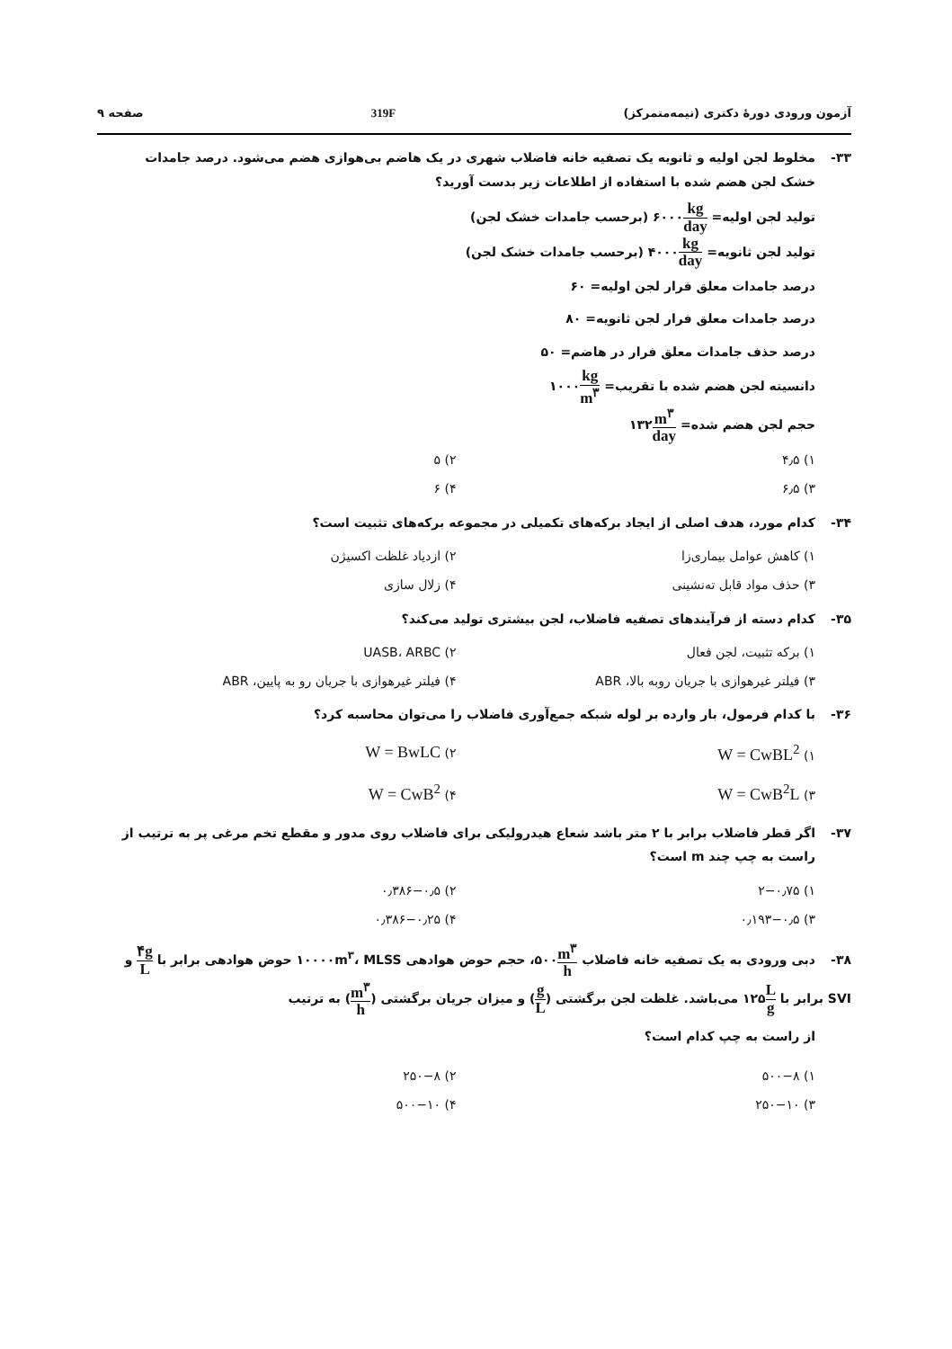آزمون ورودی دورهٔ دکتری (نیمه‌متمرکز) 319F صفحه ۹
۳۳- مخلوط لجن اولیه و ثانویه یک تصفیه خانه فاضلاب شهری در یک هاضم بی‌هوازی هضم می‌شود. درصد جامدات
خشک لجن هضم شده با استفاده از اطلاعات زیر بدست آورید؟
تولید لجن اولیه= kg day۶۰۰۰ (برحسب جامدات خشک لجن)
تولید لجن ثانویه= kg day۴۰۰۰ (برحسب جامدات خشک لجن)
درصد جامدات معلق فرار لجن اولیه= ۶۰
درصد جامدات معلق فرار لجن ثانویه= ۸۰
درصد حذف جامدات معلق فرار در هاضم= ۵۰
دانسیته لجن هضم شده با تقریب= kg m<sup>۳</sup>۱۰۰۰
حجم لجن هضم شده= m<sup>۳</sup> day۱۳۲
۱) ۴٫۵
۲) ۵
۳) ۶٫۵
۴) ۶
۳۴- کدام مورد، هدف اصلی از ایجاد برکه‌های تکمیلی در مجموعه برکه‌های تثبیت است؟
۱) کاهش عوامل بیماری‌زا
۲) ازدیاد غلظت اکسیژن
۳) حذف مواد قابل ته‌نشینی
۴) زلال سازی
۳۵- کدام دسته از فرآیندهای تصفیه فاضلاب، لجن بیشتری تولید می‌کند؟
۱) برکه تثبیت، لجن فعال
۲) UASB، ARBC
۳) فیلتر غیرهوازی با جریان روبه بالا، ABR
۴) فیلتر غیرهوازی با جریان رو به پایین، ABR
۳۶- با کدام فرمول، بار وارده بر لوله شبکه جمع‌آوری فاضلاب را می‌توان محاسبه کرد؟
۱) W = CwBL<sup>2</sup>
۲) W = BwLC
۳) W = CwB<sup>2</sup>L
۴) W = CwB<sup>2</sup>
۳۷- اگر قطر فاضلاب برابر با ۲ متر باشد شعاع هیدرولیکی برای فاضلاب روی مدور و مقطع تخم مرغی پر به ترتیب از
راست به چپ چند m است؟
۱) ۲−۰٫۷۵
۲) ۰٫۳۸۶−۰٫۵
۳) ۰٫۱۹۳−۰٫۵
۴) ۰٫۳۸۶−۰٫۲۵
۳۸- دبی ورودی به یک تصفیه خانه فاضلاب m<sup>۳</sup> h۵۰۰، حجم حوض هوادهی ۱۰۰۰۰m<sup>۳</sup>، MLSS حوض هوادهی برابر با ۴g L و SVI برابر با L g۱۲۵ می‌باشد. غلظت لجن برگشتی (g L) و میزان جریان برگشتی (m<sup>۳</sup> h) به ترتیب
از راست به چپ کدام است؟
۱) ۵۰۰−۸
۲) ۲۵۰−۸
۳) ۲۵۰−۱۰
۴) ۵۰۰−۱۰